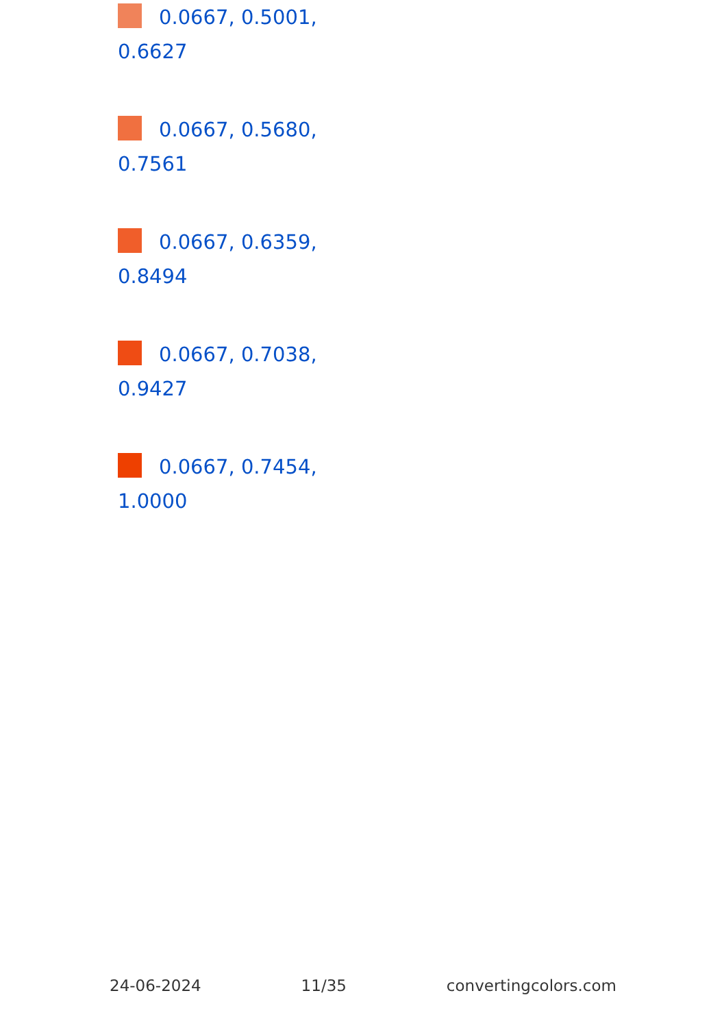0.0667, 0.5001, 0.6627
0.0667, 0.5680, 0.7561
0.0667, 0.6359, 0.8494
0.0667, 0.7038, 0.9427
0.0667, 0.7454, 1.0000
24-06-2024 11/35 convertingcolors.com